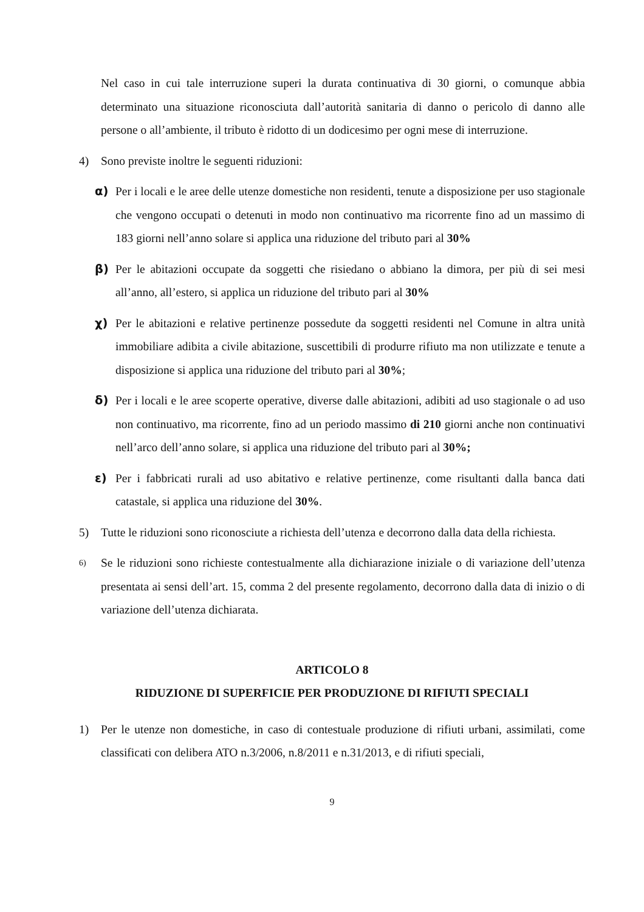Nel caso in cui tale interruzione superi la durata continuativa di 30 giorni, o comunque abbia determinato una situazione riconosciuta dall’autorità sanitaria di danno o pericolo di danno alle persone o all’ambiente, il tributo è ridotto di un dodicesimo per ogni mese di interruzione.
4) Sono previste inoltre le seguenti riduzioni:
α) Per i locali e le aree delle utenze domestiche non residenti, tenute a disposizione per uso stagionale che vengono occupati o detenuti in modo non continuativo ma ricorrente fino ad un massimo di 183 giorni nell’anno solare si applica una riduzione del tributo pari al 30%
β) Per le abitazioni occupate da soggetti che risiedano o abbiano la dimora, per più di sei mesi all’anno, all’estero, si applica un riduzione del tributo pari al 30%
χ) Per le abitazioni e relative pertinenze possedute da soggetti residenti nel Comune in altra unità immobiliare adibita a civile abitazione, suscettibili di produrre rifiuto ma non utilizzate e tenute a disposizione si applica una riduzione del tributo pari al 30%;
δ) Per i locali e le aree scoperte operative, diverse dalle abitazioni, adibiti ad uso stagionale o ad uso non continuativo, ma ricorrente, fino ad un periodo massimo di 210 giorni anche non continuativi nell’arco dell’anno solare, si applica una riduzione del tributo pari al 30%;
ε) Per i fabbricati rurali ad uso abitativo e relative pertinenze, come risultanti dalla banca dati catastale, si applica una riduzione del 30%.
5) Tutte le riduzioni sono riconosciute a richiesta dell’utenza e decorrono dalla data della richiesta.
6) Se le riduzioni sono richieste contestualmente alla dichiarazione iniziale o di variazione dell’utenza presentata ai sensi dell’art. 15, comma 2 del presente regolamento, decorrono dalla data di inizio o di variazione dell’utenza dichiarata.
ARTICOLO 8
RIDUZIONE DI SUPERFICIE PER PRODUZIONE DI RIFIUTI SPECIALI
1) Per le utenze non domestiche, in caso di contestuale produzione di rifiuti urbani, assimilati, come classificati con delibera ATO n.3/2006, n.8/2011 e n.31/2013, e di rifiuti speciali,
9